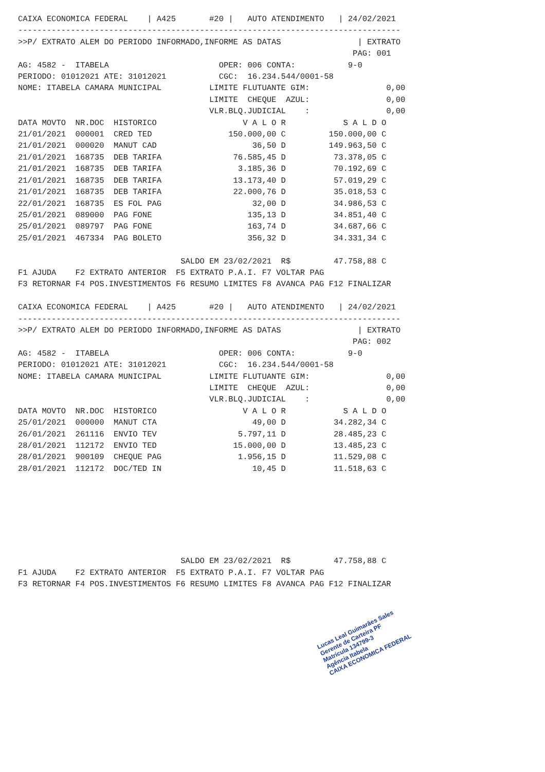CAIXA ECONOMICA FEDERAL    | A425       #20 |   AUTO ATENDIMENTO   | 24/02/2021
--------------------------------------------------------------------------------
>>P/ EXTRATO ALEM DO PERIODO INFORMADO,INFORME AS DATAS                | EXTRATO
                                                                      PAG: 001
AG: 4582 -  ITABELA                       OPER: 006 CONTA:           9-0
PERIODO: 01012021 ATE: 31012021           CGC:  16.234.544/0001-58
NOME: ITABELA CAMARA MUNICIPAL          LIMITE FLUTUANTE GIM:                0,00
                                        LIMITE  CHEQUE  AZUL:                0,00
                                        VLR.BLQ.JUDICIAL    :                0,00
DATA MOVTO  NR.DOC  HISTORICO                  V A L O R            S A L D O
21/01/2021  000001  CRED TED                150.000,00 C         150.000,00 C
21/01/2021  000020  MANUT CAD                    36,50 D         149.963,50 C
21/01/2021  168735  DEB TARIFA               76.585,45 D          73.378,05 C
21/01/2021  168735  DEB TARIFA                3.185,36 D          70.192,69 C
21/01/2021  168735  DEB TARIFA               13.173,40 D          57.019,29 C
21/01/2021  168735  DEB TARIFA               22.000,76 D          35.018,53 C
22/01/2021  168735  ES FOL PAG                   32,00 D          34.986,53 C
25/01/2021  089000  PAG FONE                    135,13 D          34.851,40 C
25/01/2021  089797  PAG FONE                    163,74 D          34.687,66 C
25/01/2021  467334  PAG BOLETO                  356,32 D          34.331,34 C

                                  SALDO EM 23/02/2021  R$         47.758,88 C
F1 AJUDA    F2 EXTRATO ANTERIOR  F5 EXTRATO P.A.I. F7 VOLTAR PAG
F3 RETORNAR F4 POS.INVESTIMENTOS F6 RESUMO LIMITES F8 AVANCA PAG F12 FINALIZAR

CAIXA ECONOMICA FEDERAL    | A425       #20 |   AUTO ATENDIMENTO   | 24/02/2021
--------------------------------------------------------------------------------
>>P/ EXTRATO ALEM DO PERIODO INFORMADO,INFORME AS DATAS                | EXTRATO
                                                                      PAG: 002
AG: 4582 -  ITABELA                       OPER: 006 CONTA:           9-0
PERIODO: 01012021 ATE: 31012021           CGC:  16.234.544/0001-58
NOME: ITABELA CAMARA MUNICIPAL          LIMITE FLUTUANTE GIM:                0,00
                                        LIMITE  CHEQUE  AZUL:                0,00
                                        VLR.BLQ.JUDICIAL    :                0,00
DATA MOVTO  NR.DOC  HISTORICO                  V A L O R            S A L D O
25/01/2021  000000  MANUT CTA                    49,00 D          34.282,34 C
26/01/2021  261116  ENVIO TEV                 5.797,11 D          28.485,23 C
28/01/2021  112172  ENVIO TED                15.000,00 D          13.485,23 C
28/01/2021  900109  CHEQUE PAG                1.956,15 D          11.529,08 C
28/01/2021  112172  DOC/TED IN                   10,45 D          11.518,63 C







                                  SALDO EM 23/02/2021  R$         47.758,88 C
F1 AJUDA    F2 EXTRATO ANTERIOR  F5 EXTRATO P.A.I. F7 VOLTAR PAG
F3 RETORNAR F4 POS.INVESTIMENTOS F6 RESUMO LIMITES F8 AVANCA PAG F12 FINALIZAR
Lucas Leal Guimarães Sales
Gerente de Carteira PF
Matrícula 134799-3
Agência Itabela
CAIXA ECONOMICA FEDERAL